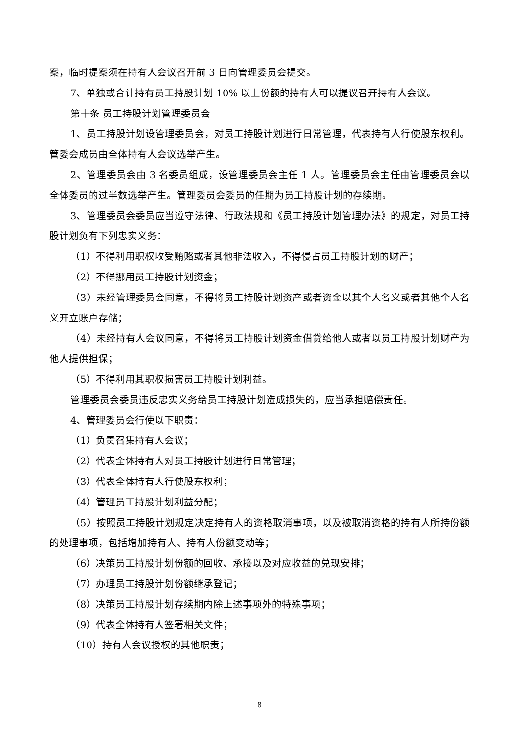案，临时提案须在持有人会议召开前 3 日向管理委员会提交。
7、单独或合计持有员工持股计划 10% 以上份额的持有人可以提议召开持有人会议。
第十条 员工持股计划管理委员会
1、员工持股计划设管理委员会，对员工持股计划进行日常管理，代表持有人行使股东权利。管委会成员由全体持有人会议选举产生。
2、管理委员会由 3 名委员组成，设管理委员会主任 1 人。管理委员会主任由管理委员会以全体委员的过半数选举产生。管理委员会委员的任期为员工持股计划的存续期。
3、管理委员会委员应当遵守法律、行政法规和《员工持股计划管理办法》的规定，对员工持股计划负有下列忠实义务：
（1）不得利用职权收受贿赂或者其他非法收入，不得侵占员工持股计划的财产；
（2）不得挪用员工持股计划资金；
（3）未经管理委员会同意，不得将员工持股计划资产或者资金以其个人名义或者其他个人名义开立账户存储；
（4）未经持有人会议同意，不得将员工持股计划资金借贷给他人或者以员工持股计划财产为他人提供担保；
（5）不得利用其职权损害员工持股计划利益。
管理委员会委员违反忠实义务给员工持股计划造成损失的，应当承担赔偿责任。
4、管理委员会行使以下职责：
（1）负责召集持有人会议；
（2）代表全体持有人对员工持股计划进行日常管理；
（3）代表全体持有人行使股东权利；
（4）管理员工持股计划利益分配；
（5）按照员工持股计划规定决定持有人的资格取消事项，以及被取消资格的持有人所持份额的处理事项，包括增加持有人、持有人份额变动等；
（6）决策员工持股计划份额的回收、承接以及对应收益的兑现安排；
（7）办理员工持股计划份额继承登记；
（8）决策员工持股计划存续期内除上述事项外的特殊事项；
（9）代表全体持有人签署相关文件；
（10）持有人会议授权的其他职责；
8